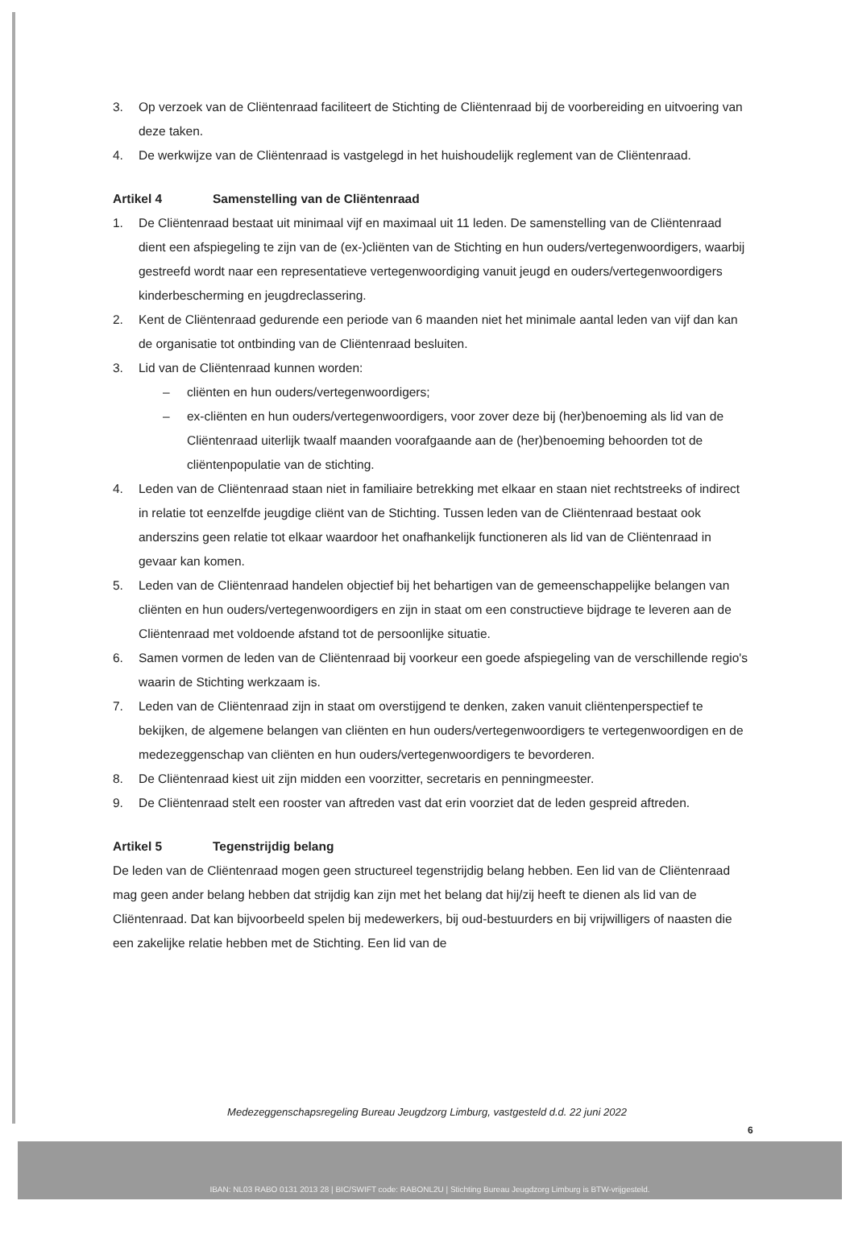3. Op verzoek van de Cliëntenraad faciliteert de Stichting de Cliëntenraad bij de voorbereiding en uitvoering van deze taken.
4. De werkwijze van de Cliëntenraad is vastgelegd in het huishoudelijk reglement van de Cliëntenraad.
Artikel 4 Samenstelling van de Cliëntenraad
1. De Cliëntenraad bestaat uit minimaal vijf en maximaal uit 11 leden. De samenstelling van de Cliëntenraad dient een afspiegeling te zijn van de (ex-)cliënten van de Stichting en hun ouders/vertegenwoordigers, waarbij gestreefd wordt naar een representatieve vertegenwoordiging vanuit jeugd en ouders/vertegenwoordigers kinderbescherming en jeugdreclassering.
2. Kent de Cliëntenraad gedurende een periode van 6 maanden niet het minimale aantal leden van vijf dan kan de organisatie tot ontbinding van de Cliëntenraad besluiten.
3. Lid van de Cliëntenraad kunnen worden:
– cliënten en hun ouders/vertegenwoordigers;
– ex-cliënten en hun ouders/vertegenwoordigers, voor zover deze bij (her)benoeming als lid van de Cliëntenraad uiterlijk twaalf maanden voorafgaande aan de (her)benoeming behoorden tot de cliëntenpopulatie van de stichting.
4. Leden van de Cliëntenraad staan niet in familiaire betrekking met elkaar en staan niet rechtstreeks of indirect in relatie tot eenzelfde jeugdige cliënt van de Stichting. Tussen leden van de Cliëntenraad bestaat ook anderszins geen relatie tot elkaar waardoor het onafhankelijk functioneren als lid van de Cliëntenraad in gevaar kan komen.
5. Leden van de Cliëntenraad handelen objectief bij het behartigen van de gemeenschappelijke belangen van cliënten en hun ouders/vertegenwoordigers en zijn in staat om een constructieve bijdrage te leveren aan de Cliëntenraad met voldoende afstand tot de persoonlijke situatie.
6. Samen vormen de leden van de Cliëntenraad bij voorkeur een goede afspiegeling van de verschillende regio's waarin de Stichting werkzaam is.
7. Leden van de Cliëntenraad zijn in staat om overstijgend te denken, zaken vanuit cliëntenperspectief te bekijken, de algemene belangen van cliënten en hun ouders/vertegenwoordigers te vertegenwoordigen en de medezeggenschap van cliënten en hun ouders/vertegenwoordigers te bevorderen.
8. De Cliëntenraad kiest uit zijn midden een voorzitter, secretaris en penningmeester.
9. De Cliëntenraad stelt een rooster van aftreden vast dat erin voorziet dat de leden gespreid aftreden.
Artikel 5 Tegenstrijdig belang
De leden van de Cliëntenraad mogen geen structureel tegenstrijdig belang hebben. Een lid van de Cliëntenraad mag geen ander belang hebben dat strijdig kan zijn met het belang dat hij/zij heeft te dienen als lid van de Cliëntenraad. Dat kan bijvoorbeeld spelen bij medewerkers, bij oud-bestuurders en bij vrijwilligers of naasten die een zakelijke relatie hebben met de Stichting. Een lid van de
Medezeggenschapsregeling Bureau Jeugdzorg Limburg, vastgesteld d.d. 22 juni 2022
6
IBAN: NL03 RABO 0131 2013 28 | BIC/SWIFT code: RABONL2U | Stichting Bureau Jeugdzorg Limburg is BTW-vrijgesteld.